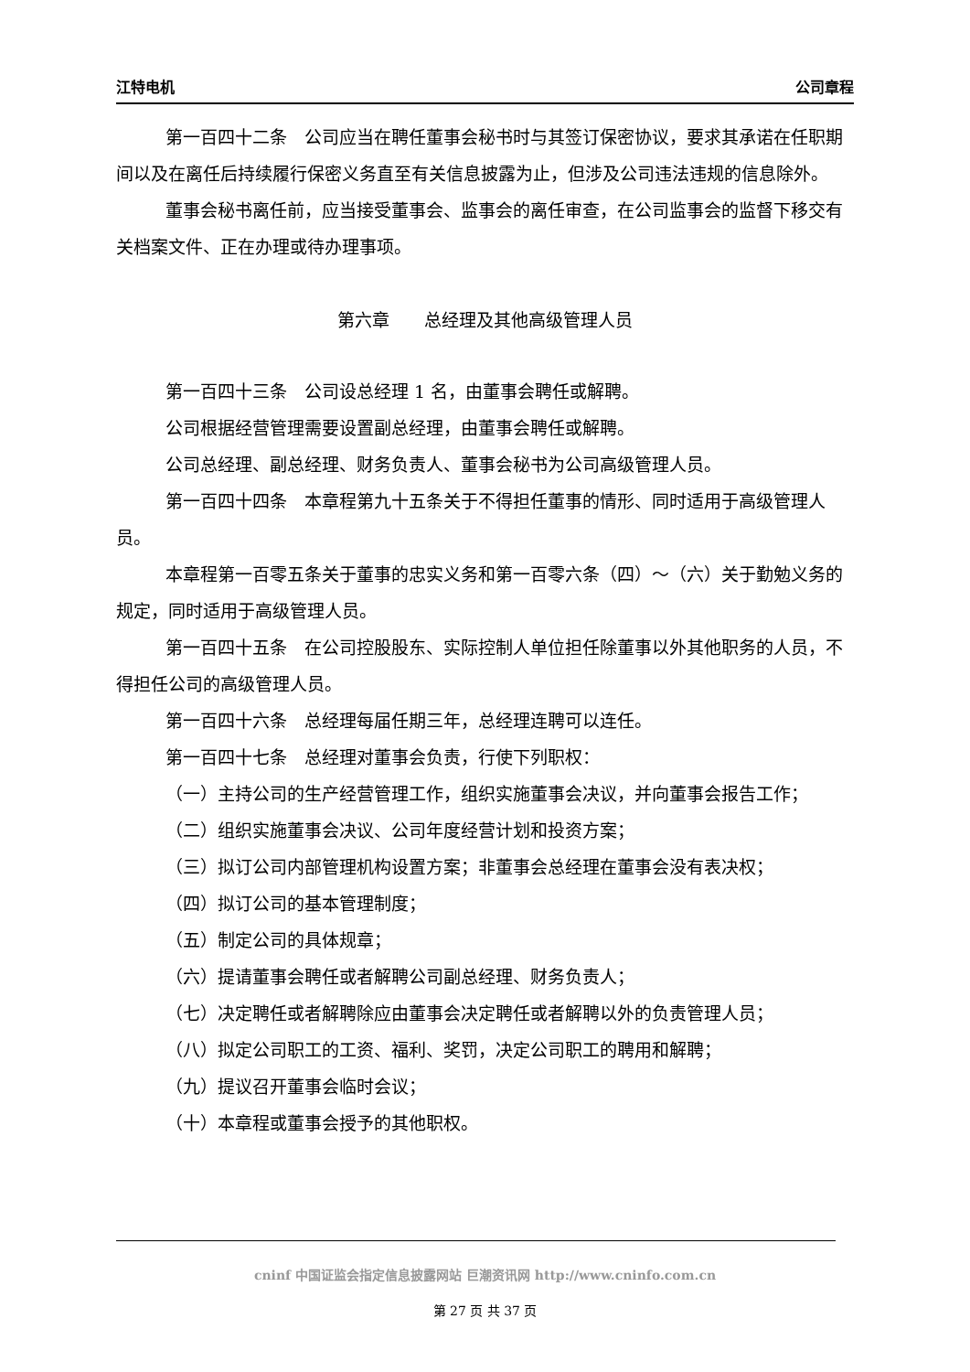江特电机 公司章程
第一百四十二条　公司应当在聘任董事会秘书时与其签订保密协议，要求其承诺在任职期间以及在离任后持续履行保密义务直至有关信息披露为止，但涉及公司违法违规的信息除外。
董事会秘书离任前，应当接受董事会、监事会的离任审查，在公司监事会的监督下移交有关档案文件、正在办理或待办理事项。
第六章　　总经理及其他高级管理人员
第一百四十三条　公司设总经理 1 名，由董事会聘任或解聘。
公司根据经营管理需要设置副总经理，由董事会聘任或解聘。
公司总经理、副总经理、财务负责人、董事会秘书为公司高级管理人员。
第一百四十四条　本章程第九十五条关于不得担任董事的情形、同时适用于高级管理人员。
本章程第一百零五条关于董事的忠实义务和第一百零六条（四）～（六）关于勤勉义务的规定，同时适用于高级管理人员。
第一百四十五条　在公司控股股东、实际控制人单位担任除董事以外其他职务的人员，不得担任公司的高级管理人员。
第一百四十六条　总经理每届任期三年，总经理连聘可以连任。
第一百四十七条　总经理对董事会负责，行使下列职权：
（一）主持公司的生产经营管理工作，组织实施董事会决议，并向董事会报告工作；
（二）组织实施董事会决议、公司年度经营计划和投资方案；
（三）拟订公司内部管理机构设置方案；非董事会总经理在董事会没有表决权；
（四）拟订公司的基本管理制度；
（五）制定公司的具体规章；
（六）提请董事会聘任或者解聘公司副总经理、财务负责人；
（七）决定聘任或者解聘除应由董事会决定聘任或者解聘以外的负责管理人员；
（八）拟定公司职工的工资、福利、奖罚，决定公司职工的聘用和解聘；
（九）提议召开董事会临时会议；
（十）本章程或董事会授予的其他职权。
cninf 中国证监会指定信息披露网站 巨潮资讯网 http://www.cninfo.com.cn
第 27 页 共 37 页